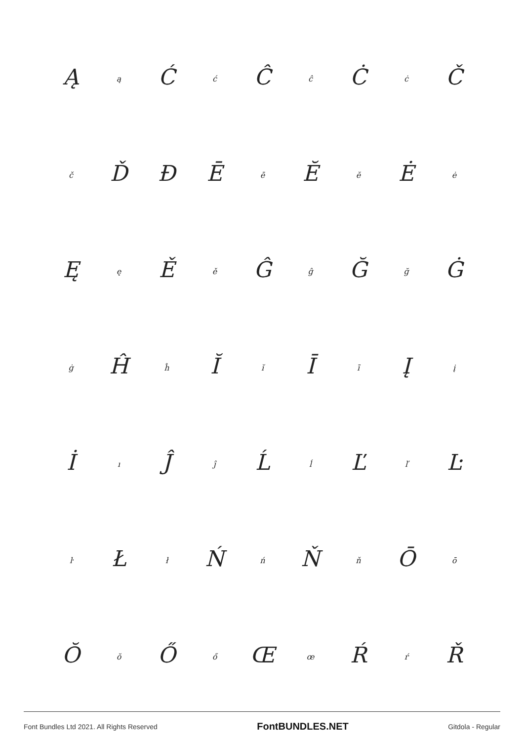| Ą | ą | Ć | ć | Ĉ | ĉ | Ċ | ċ | Č |
| č | Ď | Đ | Ē | ē | Ĕ | ĕ | Ė | ė |
| Ę | ę | Ě | ě | Ĝ | ĝ | Ğ | ğ | Ġ |
| ġ | Ĥ | ĥ | Ĭ | ĭ | Ī | ī | Į | į |
| İ | ı | Ĵ | ĵ | Ĺ | ĺ | Ľ | ľ | Ŀ |
| ŀ | Ł | ł | Ń | ń | Ň | ň | Ō | ō |
| Ŏ | ŏ | Ő | ő | Œ | œ | Ŕ | ŕ | Ř |
Font Bundles Ltd 2021. All Rights Reserved FontBUNDLES.NET Gitdola - Regular